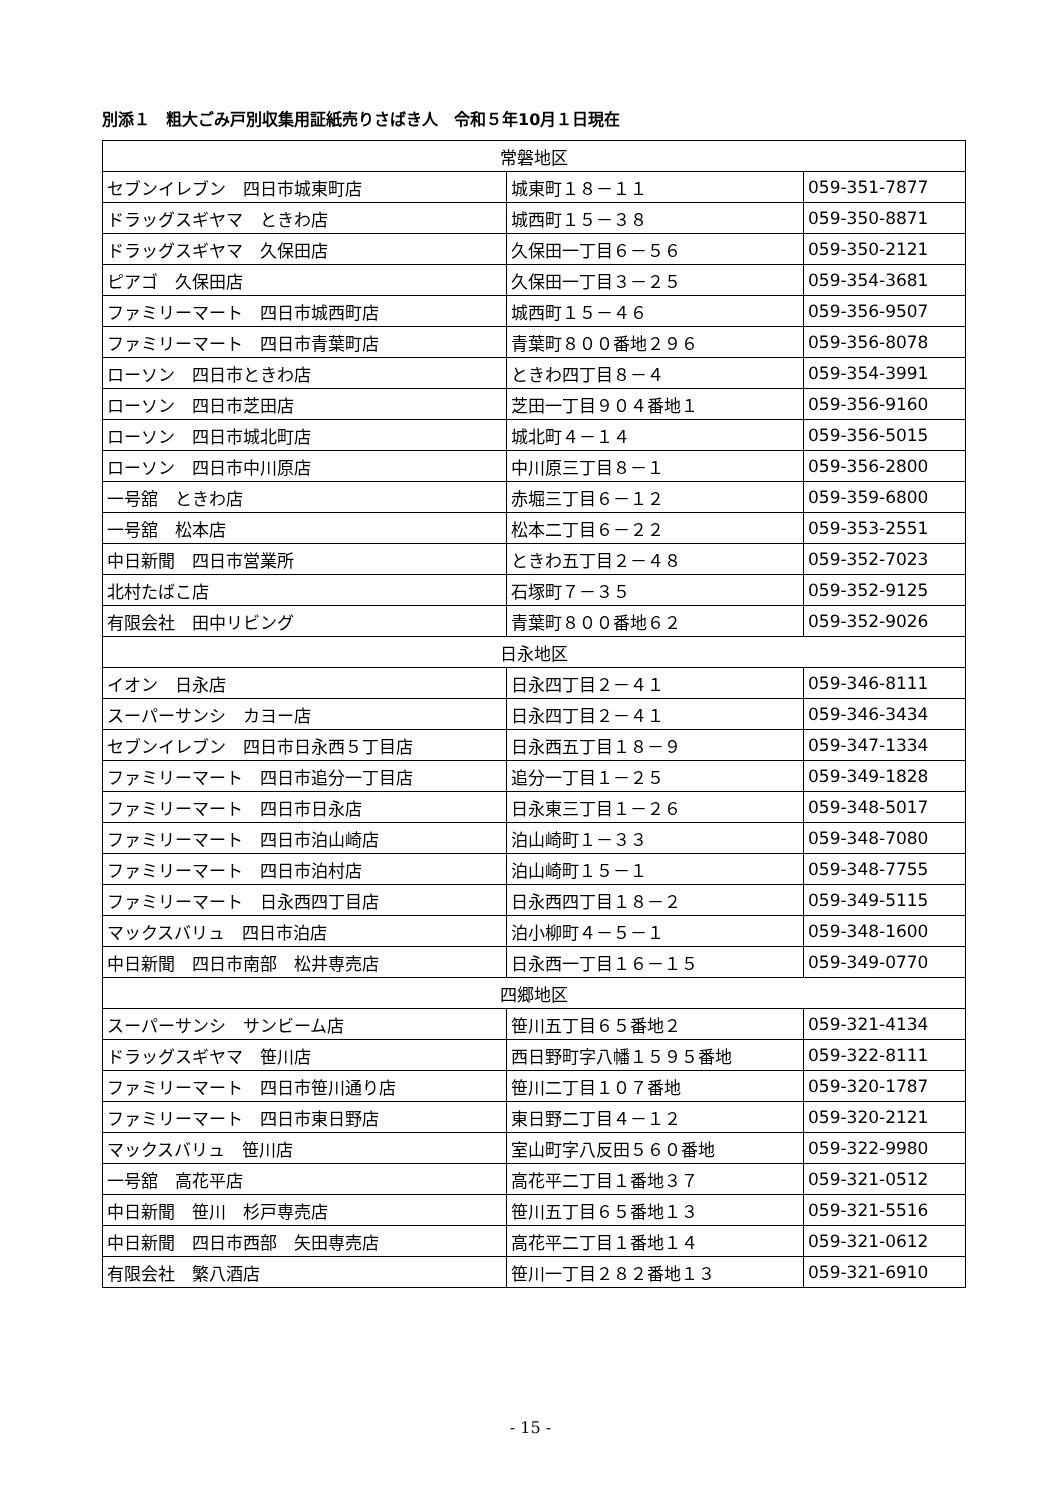別添１　粗大ごみ戸別収集用証紙売りさばき人　令和５年10月１日現在
| 常磐地区 | | |
| --- | --- | --- |
| セブンイレブン 四日市城東町店 | 城東町１８－１１ | 059-351-7877 |
| ドラッグスギヤマ ときわ店 | 城西町１５－３８ | 059-350-8871 |
| ドラッグスギヤマ 久保田店 | 久保田一丁目６－５６ | 059-350-2121 |
| ピアゴ 久保田店 | 久保田一丁目３－２５ | 059-354-3681 |
| ファミリーマート 四日市城西町店 | 城西町１５－４６ | 059-356-9507 |
| ファミリーマート 四日市青葉町店 | 青葉町８００番地２９６ | 059-356-8078 |
| ローソン 四日市ときわ店 | ときわ四丁目８－４ | 059-354-3991 |
| ローソン 四日市芝田店 | 芝田一丁目９０４番地１ | 059-356-9160 |
| ローソン 四日市城北町店 | 城北町４－１４ | 059-356-5015 |
| ローソン 四日市中川原店 | 中川原三丁目８－１ | 059-356-2800 |
| 一号舘 ときわ店 | 赤堀三丁目６－１２ | 059-359-6800 |
| 一号舘 松本店 | 松本二丁目６－２２ | 059-353-2551 |
| 中日新聞 四日市営業所 | ときわ五丁目２－４８ | 059-352-7023 |
| 北村たばこ店 | 石塚町７－３５ | 059-352-9125 |
| 有限会社 田中リビング | 青葉町８００番地６２ | 059-352-9026 |
| 日永地区 | | |
| イオン 日永店 | 日永四丁目２－４１ | 059-346-8111 |
| スーパーサンシ カヨー店 | 日永四丁目２－４１ | 059-346-3434 |
| セブンイレブン 四日市日永西５丁目店 | 日永西五丁目１８－９ | 059-347-1334 |
| ファミリーマート 四日市追分一丁目店 | 追分一丁目１－２５ | 059-349-1828 |
| ファミリーマート 四日市日永店 | 日永東三丁目１－２６ | 059-348-5017 |
| ファミリーマート 四日市泊山崎店 | 泊山崎町１－３３ | 059-348-7080 |
| ファミリーマート 四日市泊村店 | 泊山崎町１５－１ | 059-348-7755 |
| ファミリーマート 日永西四丁目店 | 日永西四丁目１８－２ | 059-349-5115 |
| マックスバリュ 四日市泊店 | 泊小柳町４－５－１ | 059-348-1600 |
| 中日新聞 四日市南部 松井専売店 | 日永西一丁目１６－１５ | 059-349-0770 |
| 四郷地区 | | |
| スーパーサンシ サンビーム店 | 笹川五丁目６５番地２ | 059-321-4134 |
| ドラッグスギヤマ 笹川店 | 西日野町字八幡１５９５番地 | 059-322-8111 |
| ファミリーマート 四日市笹川通り店 | 笹川二丁目１０７番地 | 059-320-1787 |
| ファミリーマート 四日市東日野店 | 東日野二丁目４－１２ | 059-320-2121 |
| マックスバリュ 笹川店 | 室山町字八反田５６０番地 | 059-322-9980 |
| 一号舘 高花平店 | 高花平二丁目１番地３７ | 059-321-0512 |
| 中日新聞 笹川 杉戸専売店 | 笹川五丁目６５番地１３ | 059-321-5516 |
| 中日新聞 四日市西部 矢田専売店 | 高花平二丁目１番地１４ | 059-321-0612 |
| 有限会社 繁八酒店 | 笹川一丁目２８２番地１３ | 059-321-6910 |
- 15 -